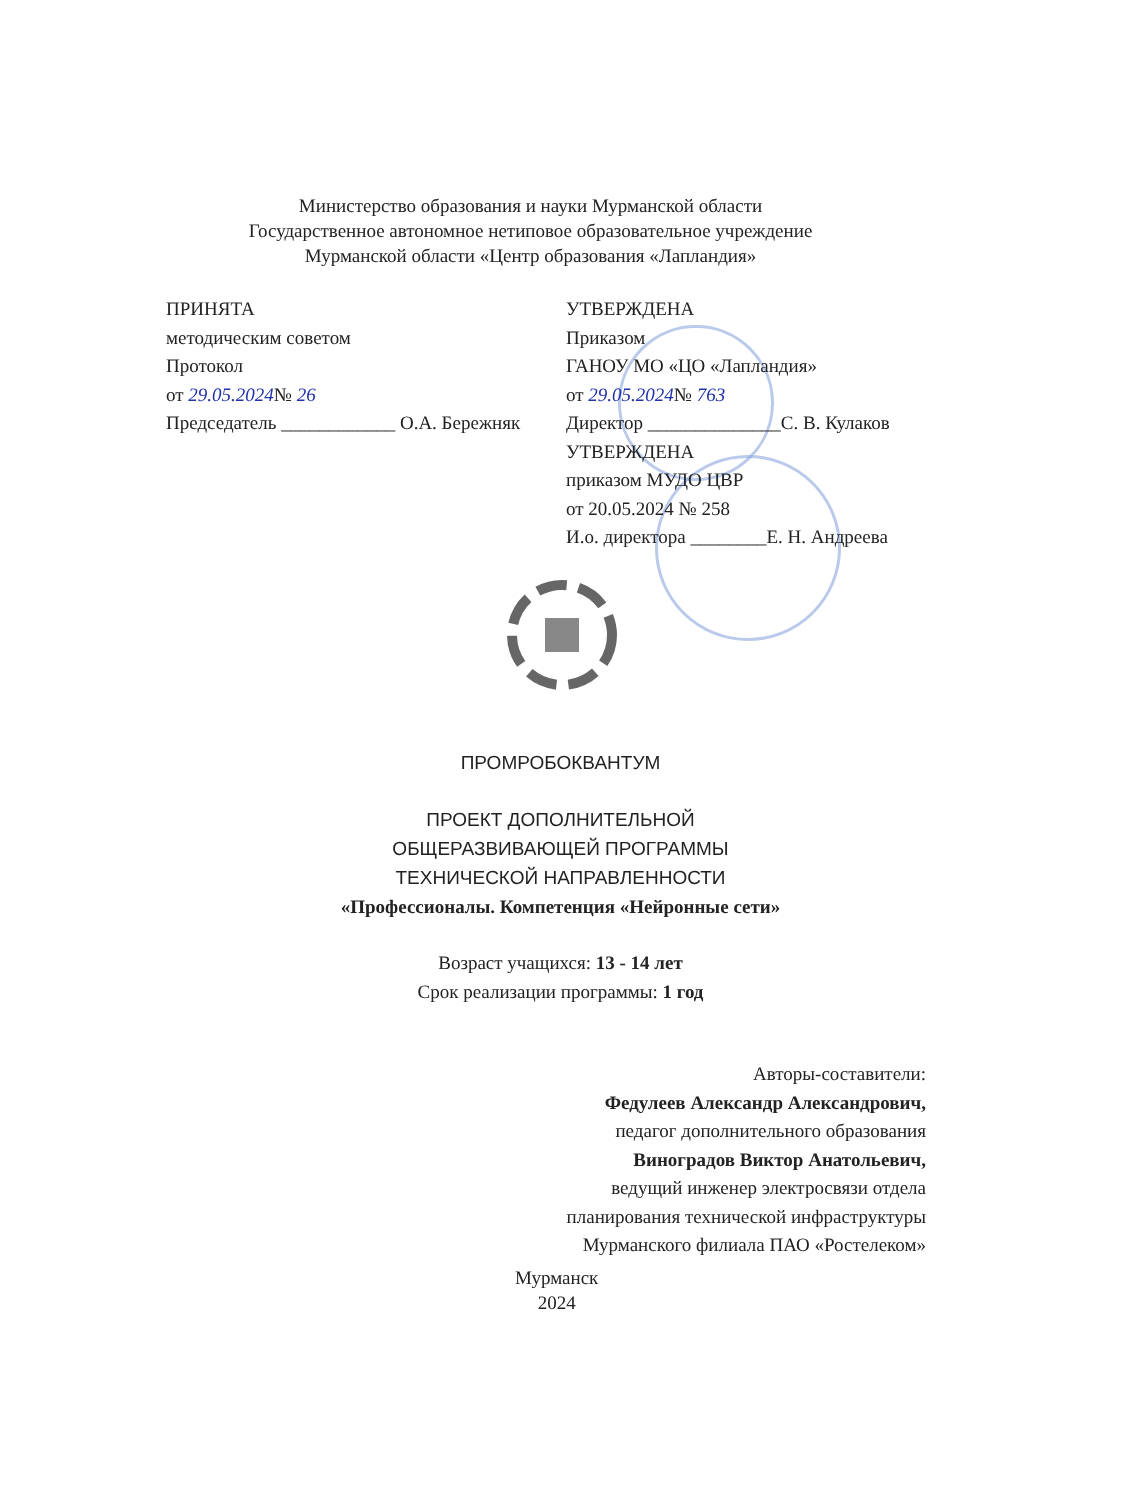Министерство образования и науки Мурманской области
Государственное автономное нетиповое образовательное учреждение
Мурманской области «Центр образования «Лапландия»
ПРИНЯТА
методическим советом
Протокол
от 29.05.2024№ 26
Председатель ____________ О.А. Бережняк
УТВЕРЖДЕНА
Приказом
ГАНОУ МО «ЦО «Лапландия»
от 29.05.2024№ 763
Директор ______________С. В. Кулаков
УТВЕРЖДЕНА
приказом МУДО ЦВР
от 20.05.2024 № 258
И.о. директора ________Е. Н. Андреева
ПРОМРОБОКВАНТУМ
ПРОЕКТ ДОПОЛНИТЕЛЬНОЙ
ОБЩЕРАЗВИВАЮЩЕЙ ПРОГРАММЫ
ТЕХНИЧЕСКОЙ НАПРАВЛЕННОСТИ
«Профессионалы. Компетенция «Нейронные сети»
Возраст учащихся: 13 - 14 лет
Срок реализации программы: 1 год
Авторы-составители:
Федулеев Александр Александрович,
педагог дополнительного образования
Виноградов Виктор Анатольевич,
ведущий инженер электросвязи отдела
планирования технической инфраструктуры
Мурманского филиала ПАО «Ростелеком»
Мурманск
2024